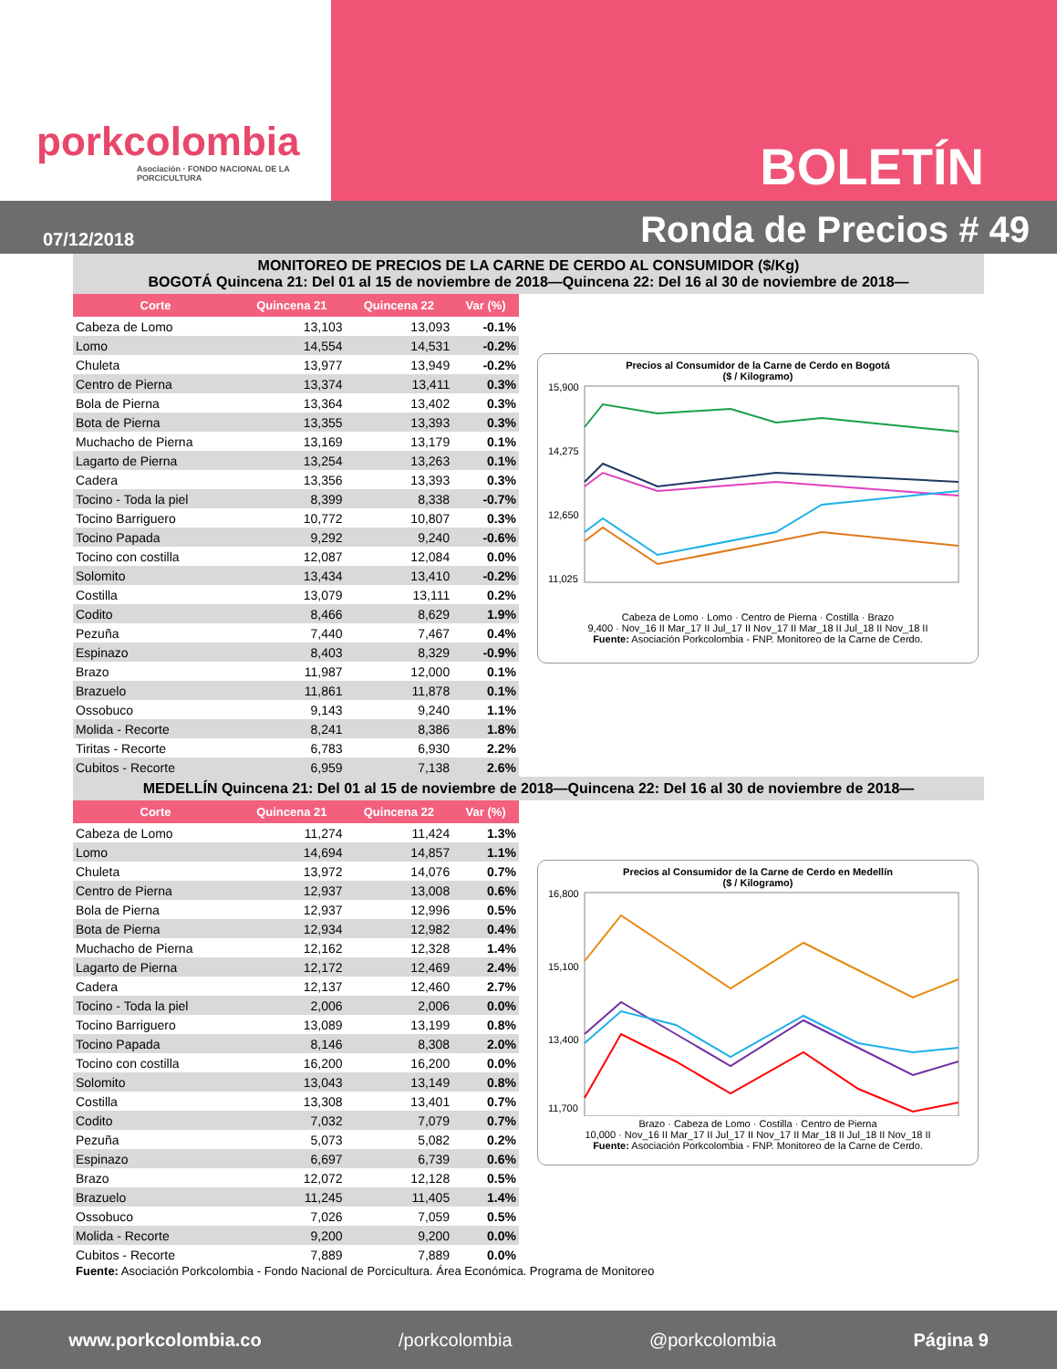porkcolombia
Asociación · FONDO NACIONAL DE LA PORCICULTURA
BOLETÍN
07/12/2018 Ronda de Precios # 49
MONITOREO DE PRECIOS DE LA CARNE DE CERDO AL CONSUMIDOR ($/Kg)
BOGOTÁ Quincena 21: Del 01 al 15 de noviembre de 2018—Quincena 22: Del 16 al 30 de noviembre de 2018—
| Corte | Quincena 21 | Quincena 22 | Var (%) |
| --- | --- | --- | --- |
| Cabeza de Lomo | 13,103 | 13,093 | -0.1% |
| Lomo | 14,554 | 14,531 | -0.2% |
| Chuleta | 13,977 | 13,949 | -0.2% |
| Centro de Pierna | 13,374 | 13,411 | 0.3% |
| Bola de Pierna | 13,364 | 13,402 | 0.3% |
| Bota de Pierna | 13,355 | 13,393 | 0.3% |
| Muchacho de Pierna | 13,169 | 13,179 | 0.1% |
| Lagarto de Pierna | 13,254 | 13,263 | 0.1% |
| Cadera | 13,356 | 13,393 | 0.3% |
| Tocino - Toda la piel | 8,399 | 8,338 | -0.7% |
| Tocino Barriguero | 10,772 | 10,807 | 0.3% |
| Tocino Papada | 9,292 | 9,240 | -0.6% |
| Tocino con costilla | 12,087 | 12,084 | 0.0% |
| Solomito | 13,434 | 13,410 | -0.2% |
| Costilla | 13,079 | 13,111 | 0.2% |
| Codito | 8,466 | 8,629 | 1.9% |
| Pezuña | 7,440 | 7,467 | 0.4% |
| Espinazo | 8,403 | 8,329 | -0.9% |
| Brazo | 11,987 | 12,000 | 0.1% |
| Brazuelo | 11,861 | 11,878 | 0.1% |
| Ossobuco | 9,143 | 9,240 | 1.1% |
| Molida - Recorte | 8,241 | 8,386 | 1.8% |
| Tiritas - Recorte | 6,783 | 6,930 | 2.2% |
| Cubitos - Recorte | 6,959 | 7,138 | 2.6% |
Precios al Consumidor de la Carne de Cerdo en Bogotá
($ / Kilogramo)
15,900
14,275
12,650
11,025
Cabeza de Lomo · Lomo · Centro de Pierna · Costilla · Brazo
9,400 · Nov_16 II Mar_17 II Jul_17 II Nov_17 II Mar_18 II Jul_18 II Nov_18 II
Fuente: Asociación Porkcolombia - FNP. Monitoreo de la Carne de Cerdo.
MEDELLÍN Quincena 21: Del 01 al 15 de noviembre de 2018—Quincena 22: Del 16 al 30 de noviembre de 2018—
| Corte | Quincena 21 | Quincena 22 | Var (%) |
| --- | --- | --- | --- |
| Cabeza de Lomo | 11,274 | 11,424 | 1.3% |
| Lomo | 14,694 | 14,857 | 1.1% |
| Chuleta | 13,972 | 14,076 | 0.7% |
| Centro de Pierna | 12,937 | 13,008 | 0.6% |
| Bola de Pierna | 12,937 | 12,996 | 0.5% |
| Bota de Pierna | 12,934 | 12,982 | 0.4% |
| Muchacho de Pierna | 12,162 | 12,328 | 1.4% |
| Lagarto de Pierna | 12,172 | 12,469 | 2.4% |
| Cadera | 12,137 | 12,460 | 2.7% |
| Tocino - Toda la piel | 2,006 | 2,006 | 0.0% |
| Tocino Barriguero | 13,089 | 13,199 | 0.8% |
| Tocino Papada | 8,146 | 8,308 | 2.0% |
| Tocino con costilla | 16,200 | 16,200 | 0.0% |
| Solomito | 13,043 | 13,149 | 0.8% |
| Costilla | 13,308 | 13,401 | 0.7% |
| Codito | 7,032 | 7,079 | 0.7% |
| Pezuña | 5,073 | 5,082 | 0.2% |
| Espinazo | 6,697 | 6,739 | 0.6% |
| Brazo | 12,072 | 12,128 | 0.5% |
| Brazuelo | 11,245 | 11,405 | 1.4% |
| Ossobuco | 7,026 | 7,059 | 0.5% |
| Molida - Recorte | 9,200 | 9,200 | 0.0% |
| Cubitos - Recorte | 7,889 | 7,889 | 0.0% |
Precios al Consumidor de la Carne de Cerdo en Medellín
($ / Kilogramo)
16,800
15,100
13,400
11,700
Brazo · Cabeza de Lomo · Costilla · Centro de Pierna
10,000 · Nov_16 II Mar_17 II Jul_17 II Nov_17 II Mar_18 II Jul_18 II Nov_18 II
Fuente: Asociación Porkcolombia - FNP. Monitoreo de la Carne de Cerdo.
Fuente: Asociación Porkcolombia - Fondo Nacional de Porcicultura. Área Económica. Programa de Monitoreo
www.porkcolombia.co /porkcolombia @porkcolombia Página 9